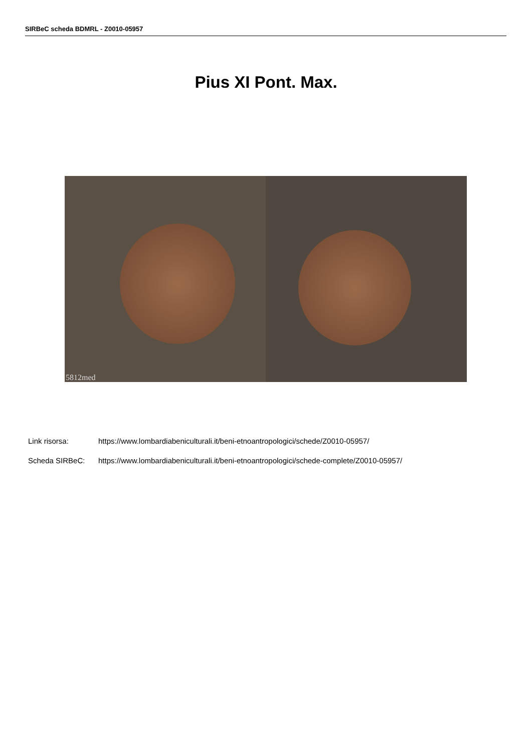SIRBeC scheda BDMRL - Z0010-05957
Pius XI Pont. Max.
5812med
Link risorsa: https://www.lombardiabeniculturali.it/beni-etnoantropologici/schede/Z0010-05957/
Scheda SIRBeC: https://www.lombardiabeniculturali.it/beni-etnoantropologici/schede-complete/Z0010-05957/